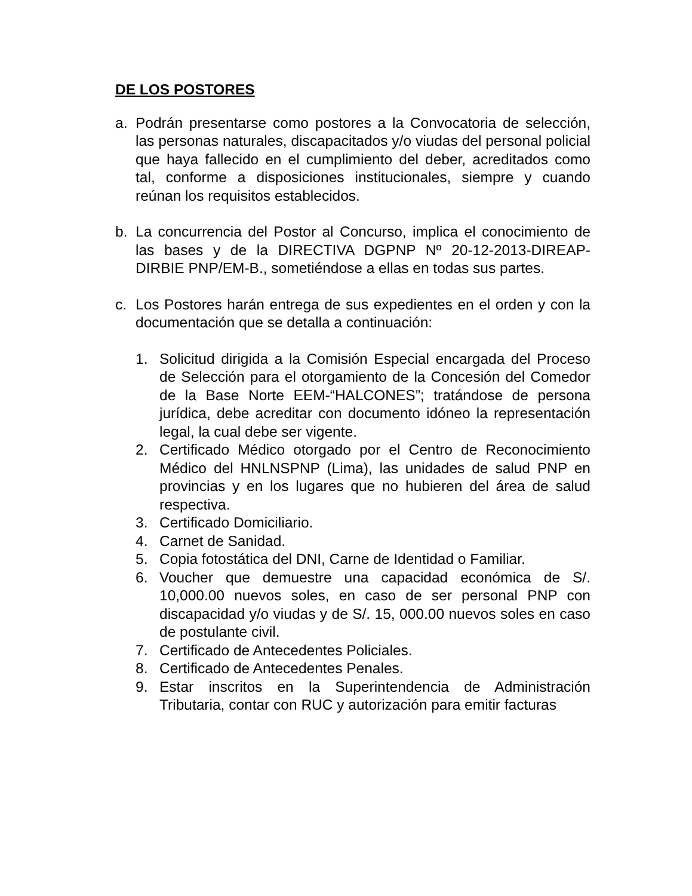DE LOS POSTORES
a. Podrán presentarse como postores a la Convocatoria de selección, las personas naturales, discapacitados y/o viudas del personal policial que haya fallecido en el cumplimiento del deber, acreditados como tal, conforme a disposiciones institucionales, siempre y cuando reúnan los requisitos establecidos.
b. La concurrencia del Postor al Concurso, implica el conocimiento de las bases y de la DIRECTIVA DGPNP Nº 20-12-2013-DIREAP-DIRBIE PNP/EM-B., sometiéndose a ellas en todas sus partes.
c. Los Postores harán entrega de sus expedientes en el orden y con la documentación que se detalla a continuación:
1. Solicitud dirigida a la Comisión Especial encargada del Proceso de Selección para el otorgamiento de la Concesión del Comedor de la Base Norte EEM-“HALCONES”; tratándose de persona jurídica, debe acreditar con documento idóneo la representación legal, la cual debe ser vigente.
2. Certificado Médico otorgado por el Centro de Reconocimiento Médico del HNLNSPNP (Lima), las unidades de salud PNP en provincias y en los lugares que no hubieren del área de salud respectiva.
3. Certificado Domiciliario.
4. Carnet de Sanidad.
5. Copia fotostática del DNI, Carne de Identidad o Familiar.
6. Voucher que demuestre una capacidad económica de S/. 10,000.00 nuevos soles, en caso de ser personal PNP con discapacidad y/o viudas y de S/. 15, 000.00 nuevos soles en caso de postulante civil.
7. Certificado de Antecedentes Policiales.
8. Certificado de Antecedentes Penales.
9. Estar inscritos en la Superintendencia de Administración Tributaria, contar con RUC y autorización para emitir facturas